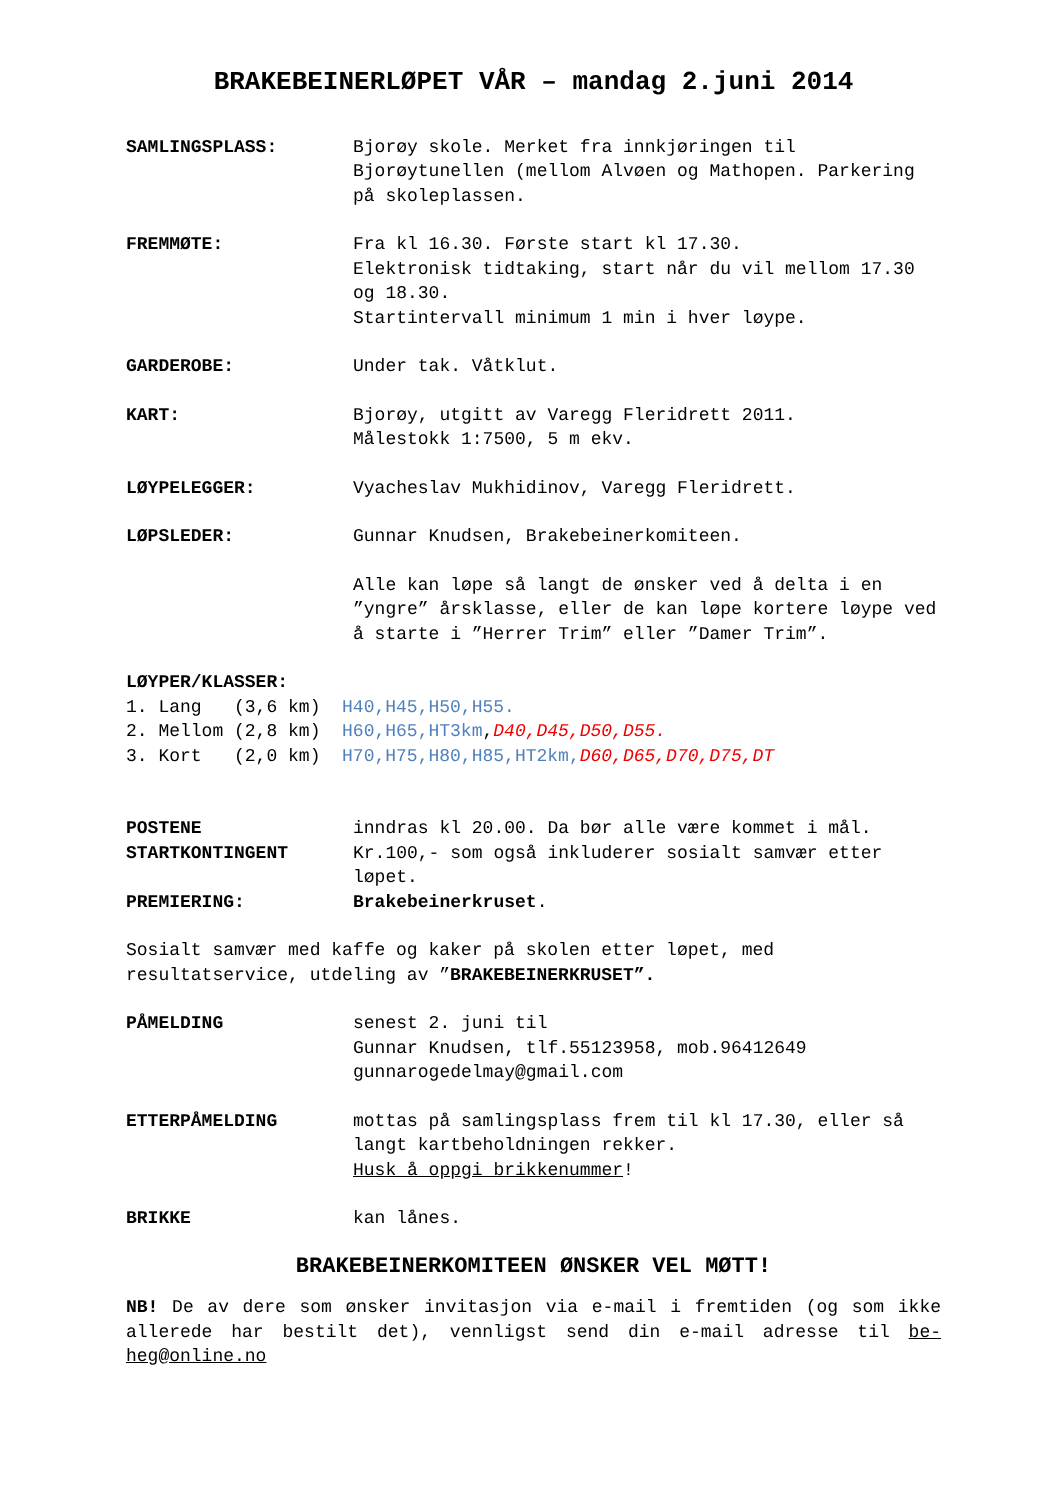BRAKEBEINERLØPET VÅR – mandag 2.juni 2014
SAMLINGSPLASS: Bjorøy skole. Merket fra innkjøringen til Bjorøytunellen (mellom Alvøen og Mathopen. Parkering på skoleplassen.
FREMMØTE: Fra kl 16.30. Første start kl 17.30.
Elektronisk tidtaking, start når du vil mellom 17.30 og 18.30.
Startintervall minimum 1 min i hver løype.
GARDEROBE: Under tak. Våtklut.
KART: Bjorøy, utgitt av Varegg Fleridrett 2011.
Målestokk 1:7500, 5 m ekv.
LØYPELEGGER: Vyacheslav Mukhidinov, Varegg Fleridrett.
LØPSLEDER: Gunnar Knudsen, Brakebeinerkomiteen.
Alle kan løpe så langt de ønsker ved å delta i en ”yngre” årsklasse, eller de kan løpe kortere løype ved å starte i ”Herrer Trim” eller ”Damer Trim”.
LØYPER/KLASSER:
1. Lang (3,6 km) H40,H45,H50,H55.
2. Mellom (2,8 km) H60,H65,HT3km,D40,D45,D50,D55.
3. Kort (2,0 km) H70,H75,H80,H85,HT2km, D60,D65,D70,D75,DT
POSTENE inndras kl 20.00. Da bør alle være kommet i mål.
STARTKONTINGENT Kr.100,- som også inkluderer sosialt samvær etter løpet.
PREMIERING: Brakebeinerkruset.
Sosialt samvær med kaffe og kaker på skolen etter løpet, med resultatservice, utdeling av ”BRAKEBEINERKRUSET”.
PÅMELDING senest 2. juni til
Gunnar Knudsen, tlf.55123958, mob.96412649
gunnarogedelmay@gmail.com
ETTERPÅMELDING mottas på samlingsplass frem til kl 17.30, eller så langt kartbeholdningen rekker.
Husk å oppgi brikkenummer!
BRIKKE kan lånes.
BRAKEBEINERKOMITEEN ØNSKER VEL MØTT!
NB! De av dere som ønsker invitasjon via e-mail i fremtiden (og som ikke allerede har bestilt det), vennligst send din e-mail adresse til be-heg@online.no